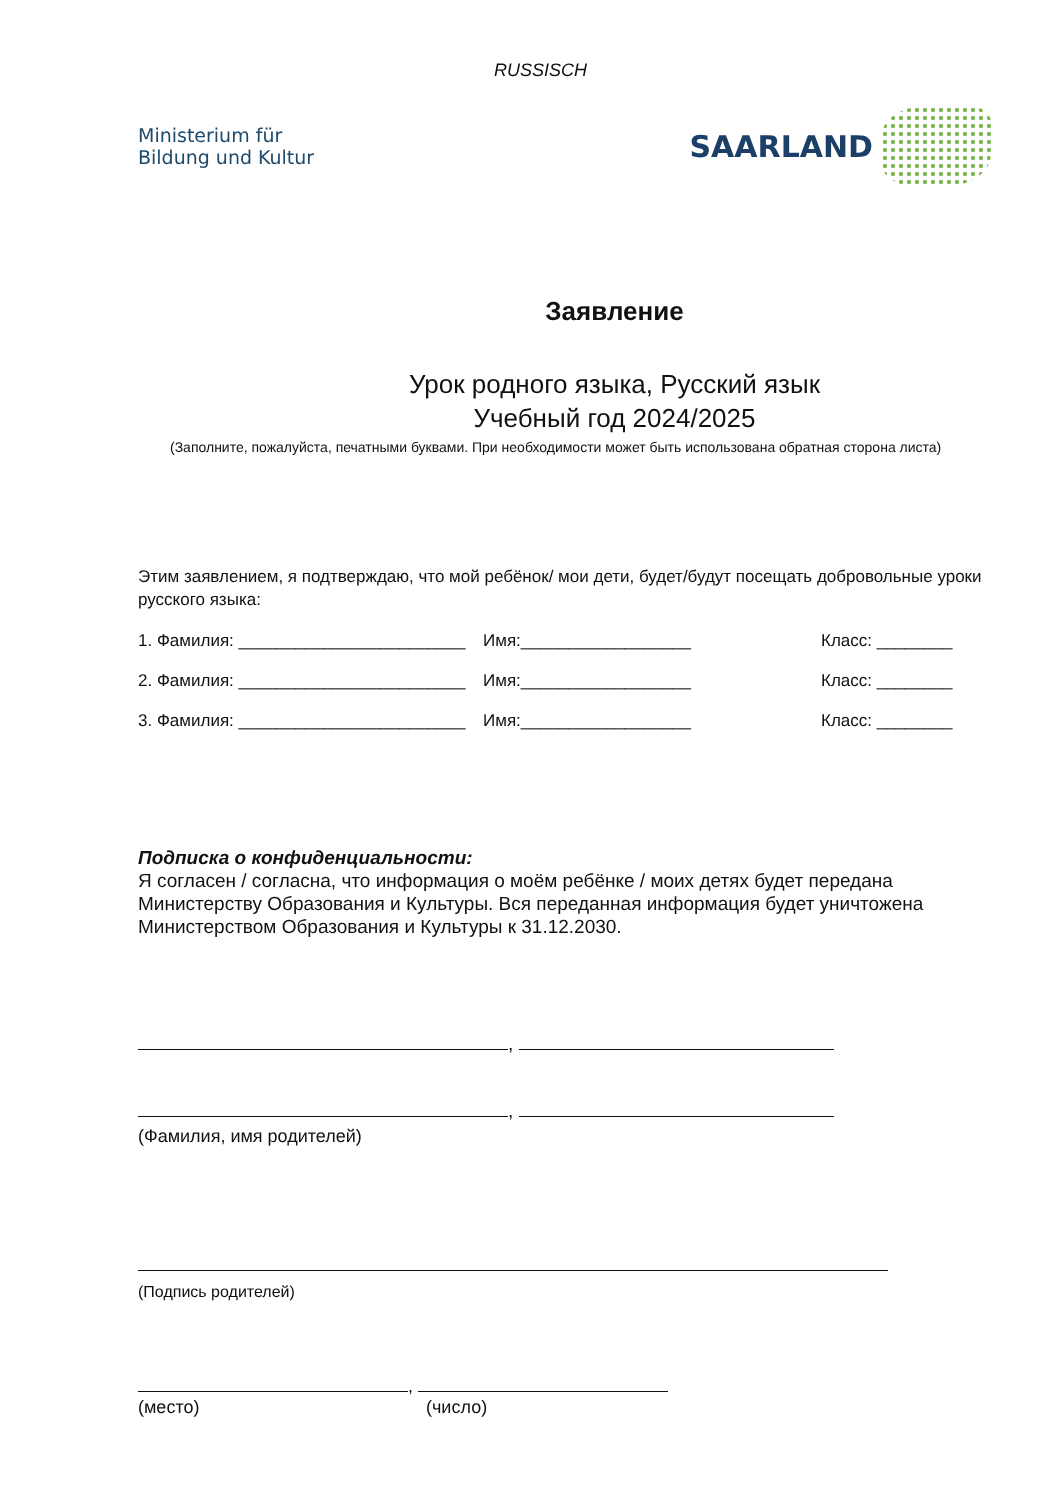RUSSISCH
Ministerium für
Bildung und Kultur
SAARLAND
Заявление
Урок родного языка, Русский язык
Учебный год 2024/2025
(Заполните, пожалуйста, печатными буквами. При необходимости может быть использована обратная сторона листа)
Этим заявлением, я подтверждаю, что мой ребёнок/ мои дети, будет/будут посещать добровольные уроки русского языка:
1. Фамилия: ________________________ Имя:__________________ Класс: ________
2. Фамилия: ________________________ Имя:__________________ Класс: ________
3. Фамилия: ________________________ Имя:__________________ Класс: ________
Подписка о конфиденциальности:
Я согласен / согласна, что информация о моём ребёнке / моих детях будет передана Министерству Образования и Культуры. Вся переданная информация будет уничтожена Министерством Образования и Культуры к 31.12.2030.
,
,
(Фамилия, имя родителей)
(Подпись родителей)
,
(место) (число)